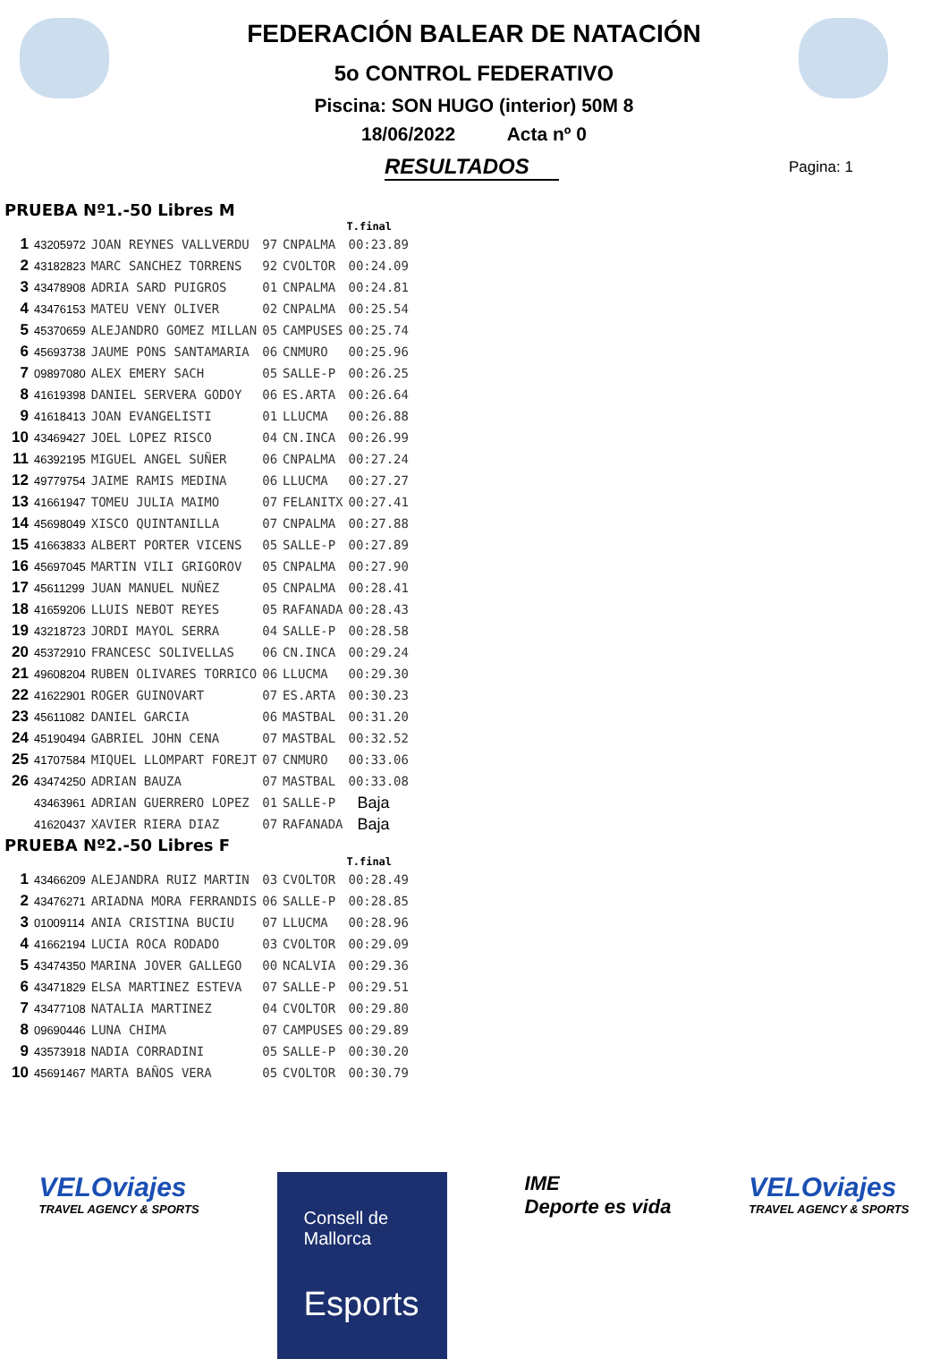FEDERACIÓN BALEAR DE NATACIÓN
5o CONTROL FEDERATIVO
Piscina: SON HUGO (interior) 50M 8
18/06/2022 Acta nº 0
RESULTADOS
Pagina: 1
PRUEBA Nº1.-50 Libres M
| | | | | | T.final |
| --- | --- | --- | --- | --- | --- |
| 1 | 43205972 | JOAN REYNES VALLVERDU | 97 | CNPALMA | 00:23.89 |
| 2 | 43182823 | MARC SANCHEZ TORRENS | 92 | CVOLTOR | 00:24.09 |
| 3 | 43478908 | ADRIA SARD PUIGROS | 01 | CNPALMA | 00:24.81 |
| 4 | 43476153 | MATEU VENY OLIVER | 02 | CNPALMA | 00:25.54 |
| 5 | 45370659 | ALEJANDRO GOMEZ MILLAN | 05 | CAMPUSES | 00:25.74 |
| 6 | 45693738 | JAUME PONS SANTAMARIA | 06 | CNMURO | 00:25.96 |
| 7 | 09897080 | ALEX EMERY SACH | 05 | SALLE-P | 00:26.25 |
| 8 | 41619398 | DANIEL SERVERA GODOY | 06 | ES.ARTA | 00:26.64 |
| 9 | 41618413 | JOAN EVANGELISTI | 01 | LLUCMA | 00:26.88 |
| 10 | 43469427 | JOEL LOPEZ RISCO | 04 | CN.INCA | 00:26.99 |
| 11 | 46392195 | MIGUEL ANGEL SUÑER | 06 | CNPALMA | 00:27.24 |
| 12 | 49779754 | JAIME RAMIS MEDINA | 06 | LLUCMA | 00:27.27 |
| 13 | 41661947 | TOMEU JULIA MAIMO | 07 | FELANITX | 00:27.41 |
| 14 | 45698049 | XISCO QUINTANILLA | 07 | CNPALMA | 00:27.88 |
| 15 | 41663833 | ALBERT PORTER VICENS | 05 | SALLE-P | 00:27.89 |
| 16 | 45697045 | MARTIN VILI GRIGOROV | 05 | CNPALMA | 00:27.90 |
| 17 | 45611299 | JUAN MANUEL NUÑEZ | 05 | CNPALMA | 00:28.41 |
| 18 | 41659206 | LLUIS NEBOT REYES | 05 | RAFANADA | 00:28.43 |
| 19 | 43218723 | JORDI MAYOL SERRA | 04 | SALLE-P | 00:28.58 |
| 20 | 45372910 | FRANCESC SOLIVELLAS | 06 | CN.INCA | 00:29.24 |
| 21 | 49608204 | RUBEN OLIVARES TORRICO | 06 | LLUCMA | 00:29.30 |
| 22 | 41622901 | ROGER GUINOVART | 07 | ES.ARTA | 00:30.23 |
| 23 | 45611082 | DANIEL GARCIA | 06 | MASTBAL | 00:31.20 |
| 24 | 45190494 | GABRIEL JOHN CENA | 07 | MASTBAL | 00:32.52 |
| 25 | 41707584 | MIQUEL LLOMPART FOREJT | 07 | CNMURO | 00:33.06 |
| 26 | 43474250 | ADRIAN BAUZA | 07 | MASTBAL | 00:33.08 |
| | 43463961 | ADRIAN GUERRERO LOPEZ | 01 | SALLE-P | Baja |
| | 41620437 | XAVIER RIERA DIAZ | 07 | RAFANADA | Baja |
PRUEBA Nº2.-50 Libres F
| | | | | | T.final |
| --- | --- | --- | --- | --- | --- |
| 1 | 43466209 | ALEJANDRA RUIZ MARTIN | 03 | CVOLTOR | 00:28.49 |
| 2 | 43476271 | ARIADNA MORA FERRANDIS | 06 | SALLE-P | 00:28.85 |
| 3 | 01009114 | ANIA CRISTINA BUCIU | 07 | LLUCMA | 00:28.96 |
| 4 | 41662194 | LUCIA ROCA RODADO | 03 | CVOLTOR | 00:29.09 |
| 5 | 43474350 | MARINA JOVER GALLEGO | 00 | NCALVIA | 00:29.36 |
| 6 | 43471829 | ELSA MARTINEZ ESTEVA | 07 | SALLE-P | 00:29.51 |
| 7 | 43477108 | NATALIA MARTINEZ | 04 | CVOLTOR | 00:29.80 |
| 8 | 09690446 | LUNA CHIMA | 07 | CAMPUSES | 00:29.89 |
| 9 | 43573918 | NADIA CORRADINI | 05 | SALLE-P | 00:30.20 |
| 10 | 45691467 | MARTA BAÑOS VERA | 05 | CVOLTOR | 00:30.79 |
VELOviajes
TRAVEL AGENCY & SPORTS
Consell de Mallorca
Esports
IME
Deporte es vida
VELOviajes
TRAVEL AGENCY & SPORTS